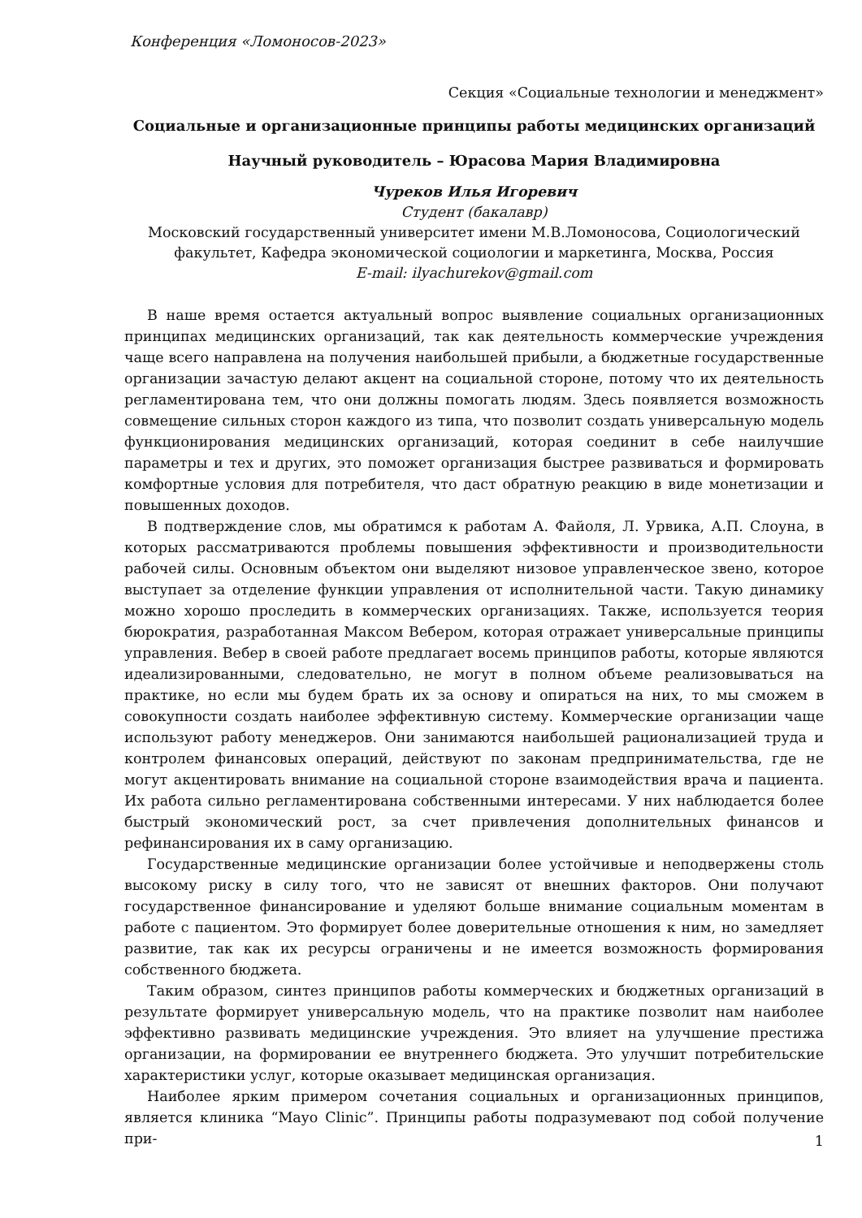Конференция «Ломоносов-2023»
Секция «Социальные технологии и менеджмент»
Социальные и организационные принципы работы медицинских организаций
Научный руководитель – Юрасова Мария Владимировна
Чуреков Илья Игоревич
Студент (бакалавр)
Московский государственный университет имени М.В.Ломоносова, Социологический факультет, Кафедра экономической социологии и маркетинга, Москва, Россия
E-mail: ilyachurekov@gmail.com
В наше время остается актуальный вопрос выявление социальных организационных принципах медицинских организаций, так как деятельность коммерческие учреждения чаще всего направлена на получения наибольшей прибыли, а бюджетные государственные организации зачастую делают акцент на социальной стороне, потому что их деятельность регламентирована тем, что они должны помогать людям. Здесь появляется возможность совмещение сильных сторон каждого из типа, что позволит создать универсальную модель функционирования медицинских организаций, которая соединит в себе наилучшие параметры и тех и других, это поможет организация быстрее развиваться и формировать комфортные условия для потребителя, что даст обратную реакцию в виде монетизации и повышенных доходов.
В подтверждение слов, мы обратимся к работам А. Файоля, Л. Урвика, А.П. Слоуна, в которых рассматриваются проблемы повышения эффективности и производительности рабочей силы. Основным объектом они выделяют низовое управленческое звено, которое выступает за отделение функции управления от исполнительной части. Такую динамику можно хорошо проследить в коммерческих организациях. Также, используется теория бюрократия, разработанная Максом Вебером, которая отражает универсальные принципы управления. Вебер в своей работе предлагает восемь принципов работы, которые являются идеализированными, следовательно, не могут в полном объеме реализовываться на практике, но если мы будем брать их за основу и опираться на них, то мы сможем в совокупности создать наиболее эффективную систему. Коммерческие организации чаще используют работу менеджеров. Они занимаются наибольшей рационализацией труда и контролем финансовых операций, действуют по законам предпринимательства, где не могут акцентировать внимание на социальной стороне взаимодействия врача и пациента. Их работа сильно регламентирована собственными интересами. У них наблюдается более быстрый экономический рост, за счет привлечения дополнительных финансов и рефинансирования их в саму организацию.
Государственные медицинские организации более устойчивые и неподвержены столь высокому риску в силу того, что не зависят от внешних факторов. Они получают государственное финансирование и уделяют больше внимание социальным моментам в работе с пациентом. Это формирует более доверительные отношения к ним, но замедляет развитие, так как их ресурсы ограничены и не имеется возможность формирования собственного бюджета.
Таким образом, синтез принципов работы коммерческих и бюджетных организаций в результате формирует универсальную модель, что на практике позволит нам наиболее эффективно развивать медицинские учреждения. Это влияет на улучшение престижа организации, на формировании ее внутреннего бюджета. Это улучшит потребительские характеристики услуг, которые оказывает медицинская организация.
Наиболее ярким примером сочетания социальных и организационных принципов, является клиника “Mayo Clinic”. Принципы работы подразумевают под собой получение при-
1